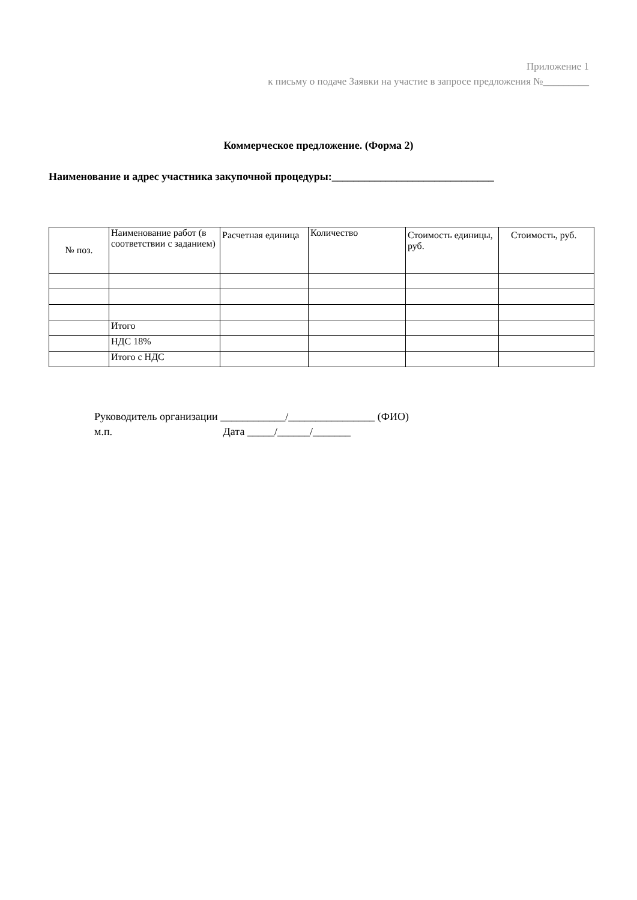Приложение 1
к письму о подаче Заявки на участие в запросе предложения №_________
Коммерческое предложение. (Форма 2)
Наименование и адрес участника закупочной процедуры:______________________________
| № поз. | Наименование работ (в соответствии с заданием) | Расчетная единица | Количество | Стоимость единицы, руб. | Стоимость, руб. |
| --- | --- | --- | --- | --- | --- |
| | Итого | | | | |
| | НДС 18% | | | | |
| | Итого с НДС | | | | |
Руководитель организации ____________/________________ (ФИО)
м.п. Дата _____/______/_______